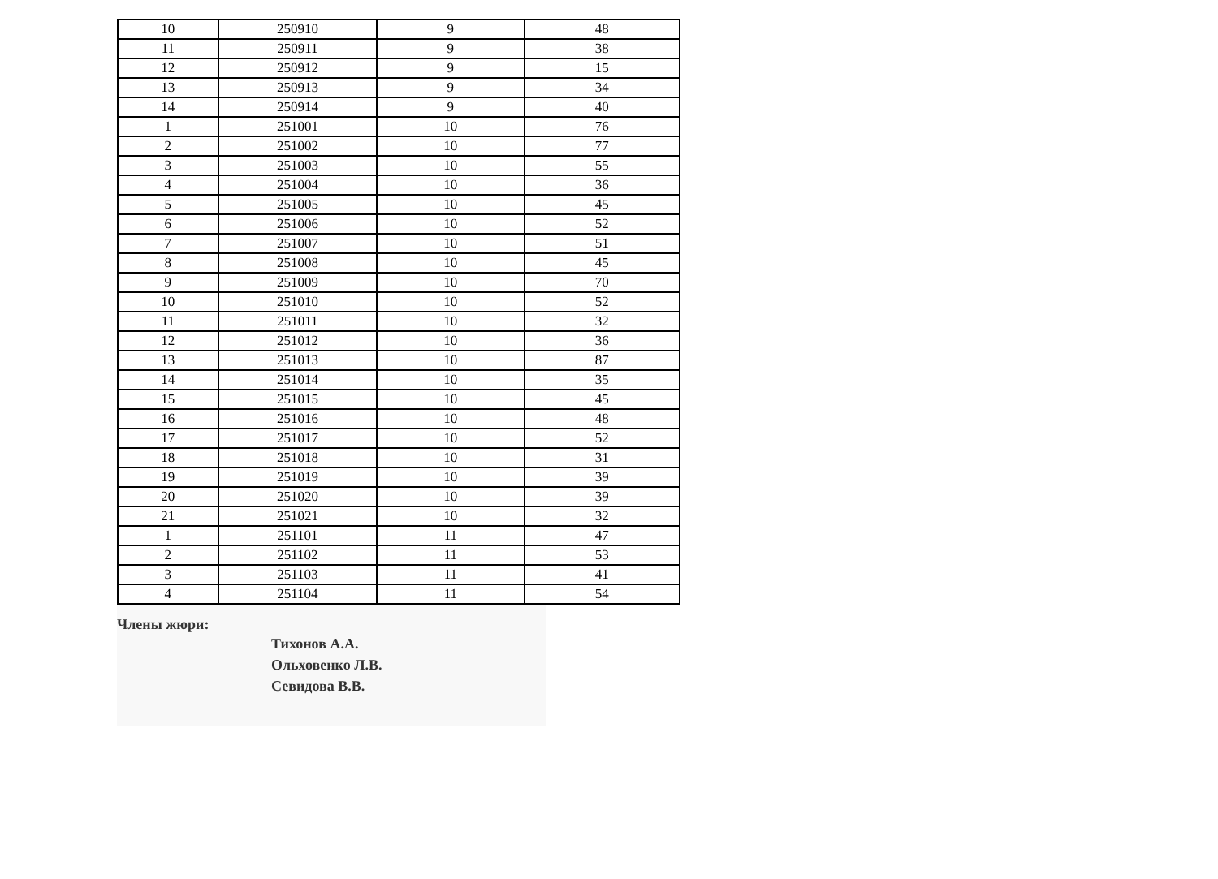| 10 | 250910 | 9 | 48 |
| 11 | 250911 | 9 | 38 |
| 12 | 250912 | 9 | 15 |
| 13 | 250913 | 9 | 34 |
| 14 | 250914 | 9 | 40 |
| 1 | 251001 | 10 | 76 |
| 2 | 251002 | 10 | 77 |
| 3 | 251003 | 10 | 55 |
| 4 | 251004 | 10 | 36 |
| 5 | 251005 | 10 | 45 |
| 6 | 251006 | 10 | 52 |
| 7 | 251007 | 10 | 51 |
| 8 | 251008 | 10 | 45 |
| 9 | 251009 | 10 | 70 |
| 10 | 251010 | 10 | 52 |
| 11 | 251011 | 10 | 32 |
| 12 | 251012 | 10 | 36 |
| 13 | 251013 | 10 | 87 |
| 14 | 251014 | 10 | 35 |
| 15 | 251015 | 10 | 45 |
| 16 | 251016 | 10 | 48 |
| 17 | 251017 | 10 | 52 |
| 18 | 251018 | 10 | 31 |
| 19 | 251019 | 10 | 39 |
| 20 | 251020 | 10 | 39 |
| 21 | 251021 | 10 | 32 |
| 1 | 251101 | 11 | 47 |
| 2 | 251102 | 11 | 53 |
| 3 | 251103 | 11 | 41 |
| 4 | 251104 | 11 | 54 |
Члены жюри:
Тихонов А.А.
Ольховенко Л.В.
Севидова В.В.